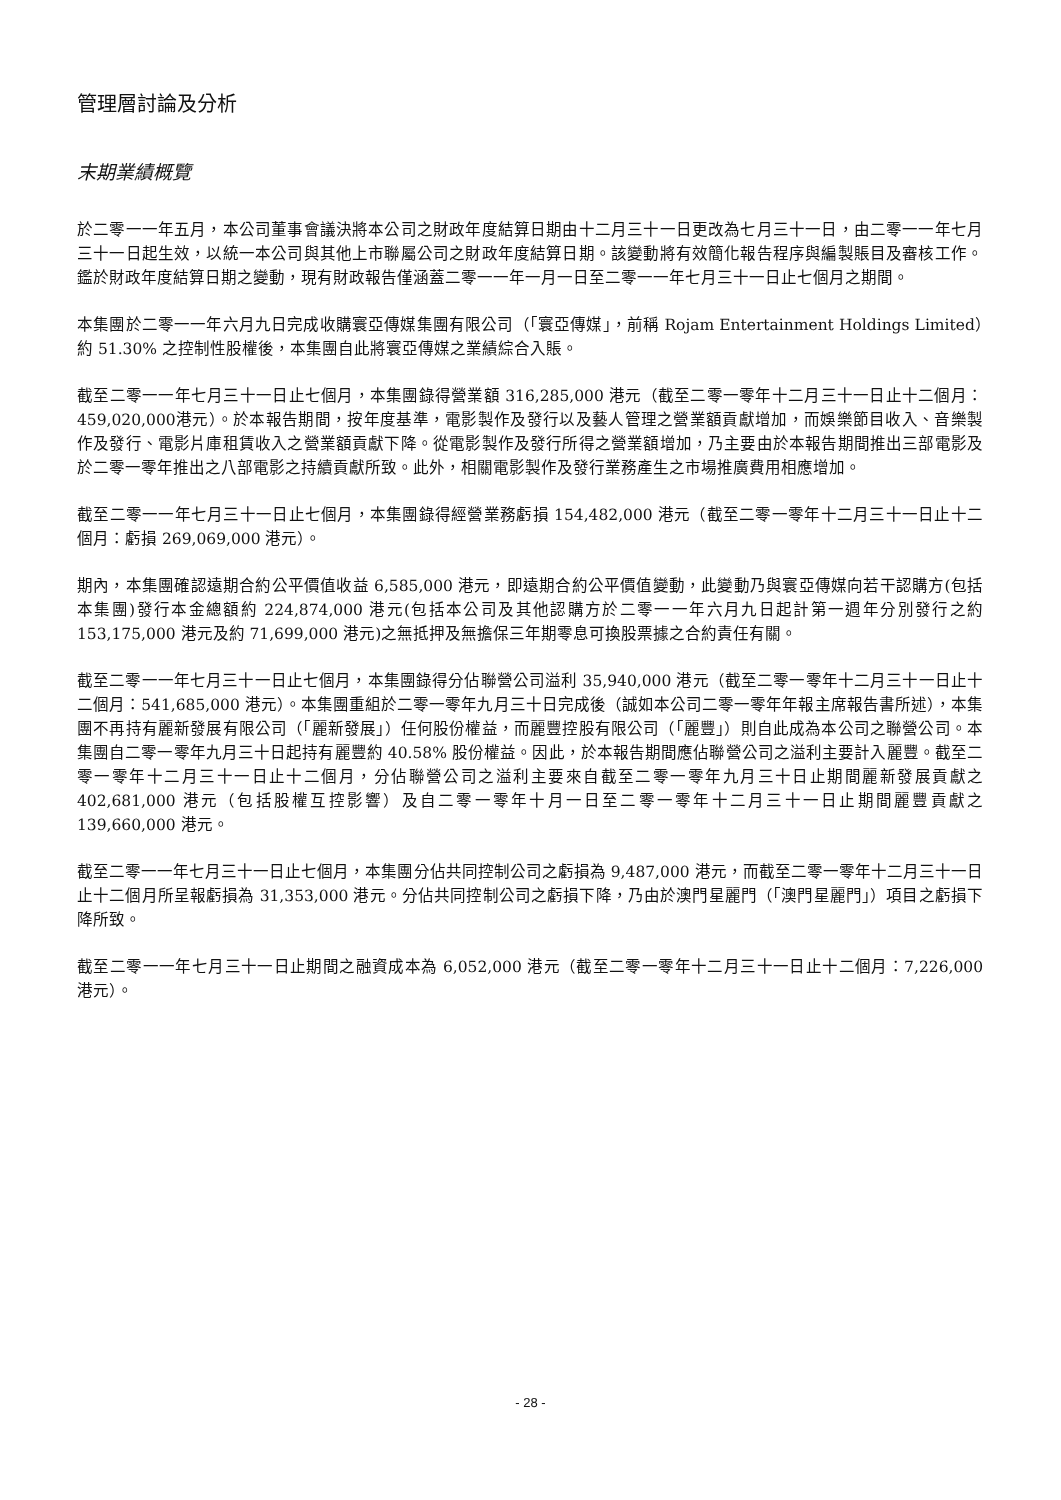管理層討論及分析
末期業績概覽
於二零一一年五月，本公司董事會議決將本公司之財政年度結算日期由十二月三十一日更改為七月三十一日，由二零一一年七月三十一日起生效，以統一本公司與其他上市聯屬公司之財政年度結算日期。該變動將有效簡化報告程序與編製賬目及審核工作。鑑於財政年度結算日期之變動，現有財政報告僅涵蓋二零一一年一月一日至二零一一年七月三十一日止七個月之期間。
本集團於二零一一年六月九日完成收購寰亞傳媒集團有限公司（「寰亞傳媒」，前稱 Rojam Entertainment Holdings Limited）約 51.30% 之控制性股權後，本集團自此將寰亞傳媒之業績綜合入賬。
截至二零一一年七月三十一日止七個月，本集團錄得營業額 316,285,000 港元（截至二零一零年十二月三十一日止十二個月：459,020,000港元）。於本報告期間，按年度基準，電影製作及發行以及藝人管理之營業額貢獻增加，而娛樂節目收入、音樂製作及發行、電影片庫租賃收入之營業額貢獻下降。從電影製作及發行所得之營業額增加，乃主要由於本報告期間推出三部電影及於二零一零年推出之八部電影之持續貢獻所致。此外，相關電影製作及發行業務產生之市場推廣費用相應增加。
截至二零一一年七月三十一日止七個月，本集團錄得經營業務虧損 154,482,000 港元（截至二零一零年十二月三十一日止十二個月：虧損 269,069,000 港元）。
期內，本集團確認遠期合約公平價值收益 6,585,000 港元，即遠期合約公平價值變動，此變動乃與寰亞傳媒向若干認購方(包括本集團)發行本金總額約 224,874,000 港元(包括本公司及其他認購方於二零一一年六月九日起計第一週年分別發行之約 153,175,000 港元及約 71,699,000 港元)之無抵押及無擔保三年期零息可換股票據之合約責任有關。
截至二零一一年七月三十一日止七個月，本集團錄得分佔聯營公司溢利 35,940,000 港元（截至二零一零年十二月三十一日止十二個月：541,685,000 港元）。本集團重組於二零一零年九月三十日完成後（誠如本公司二零一零年年報主席報告書所述），本集團不再持有麗新發展有限公司（「麗新發展」）任何股份權益，而麗豐控股有限公司（「麗豐」）則自此成為本公司之聯營公司。本集團自二零一零年九月三十日起持有麗豐約 40.58% 股份權益。因此，於本報告期間應佔聯營公司之溢利主要計入麗豐。截至二零一零年十二月三十一日止十二個月，分佔聯營公司之溢利主要來自截至二零一零年九月三十日止期間麗新發展貢獻之 402,681,000 港元（包括股權互控影響）及自二零一零年十月一日至二零一零年十二月三十一日止期間麗豐貢獻之 139,660,000 港元。
截至二零一一年七月三十一日止七個月，本集團分佔共同控制公司之虧損為 9,487,000 港元，而截至二零一零年十二月三十一日止十二個月所呈報虧損為 31,353,000 港元。分佔共同控制公司之虧損下降，乃由於澳門星麗門（「澳門星麗門」）項目之虧損下降所致。
截至二零一一年七月三十一日止期間之融資成本為 6,052,000 港元（截至二零一零年十二月三十一日止十二個月：7,226,000 港元）。
- 28 -